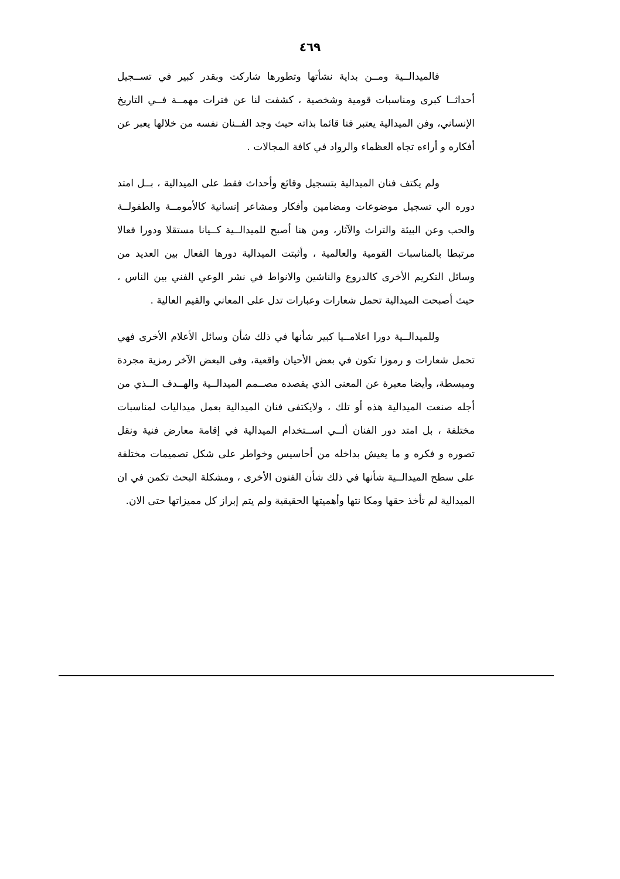٤٦٩
فالميدالــية ومــن بداية نشأتها وتطورها شاركت وبقدر كبير في تســجيل أحداثــا كبرى ومناسبات قومية وشخصية ، كشفت لنا عن فترات مهمــة فــي التاريخ الإنساني، وفن الميدالية يعتبر فنا قائما بذاته حيث وجد الفــنان نفسه من خلالها يعبر عن أفكاره و أراءه تجاه العظماء والرواد في كافة المجالات .
ولم يكتف فنان الميدالية بتسجيل وقائع وأحداث فقط على الميدالية ، بــل امتد دوره الي تسجيل موضوعات ومضامين وأفكار ومشاعر إنسانية كالأمومــة والطفولــة والحب وعن البيئة والتراث والآثار، ومن هنا أصبح للميدالــية كــيانا مستقلا ودورا فعالا مرتبطا بالمناسبات القومية والعالمية ، وأثبتت الميدالية دورها الفعال بين العديد من وسائل التكريم الأخرى كالدروع والناشين والانواط في نشر الوعي الفني بين الناس ، حيث أصبحت الميدالية تحمل شعارات وعبارات تدل على المعاني والقيم العالية .
وللميدالــية دورا اعلامــيا كبير شأنها في ذلك شأن وسائل الأعلام الأخرى فهي تحمل شعارات و رموزا تكون في بعض الأحيان واقعية، وفى البعض الآخر رمزية مجردة ومبسطة، وأيضا معبرة عن المعنى الذي يقصده مصــمم الميدالــية والهــدف الــذي من أجله صنعت الميدالية هذه أو تلك ، ولايكتفى فنان الميدالية بعمل ميداليات لمناسبات مختلفة ، بل امتد دور الفنان ألــي اســتخدام الميدالية في إقامة معارض فنية ونقل تصوره و فكره و ما يعيش بداخله من أحاسيس وخواطر على شكل تصميمات مختلفة على سطح الميدالــية شأنها في ذلك شأن الفنون الأخرى ، ومشكلة البحث تكمن في ان الميدالية لم تأخذ حقها ومكا نتها وأهميتها الحقيقية ولم يتم إبراز كل مميزاتها حتى الان.